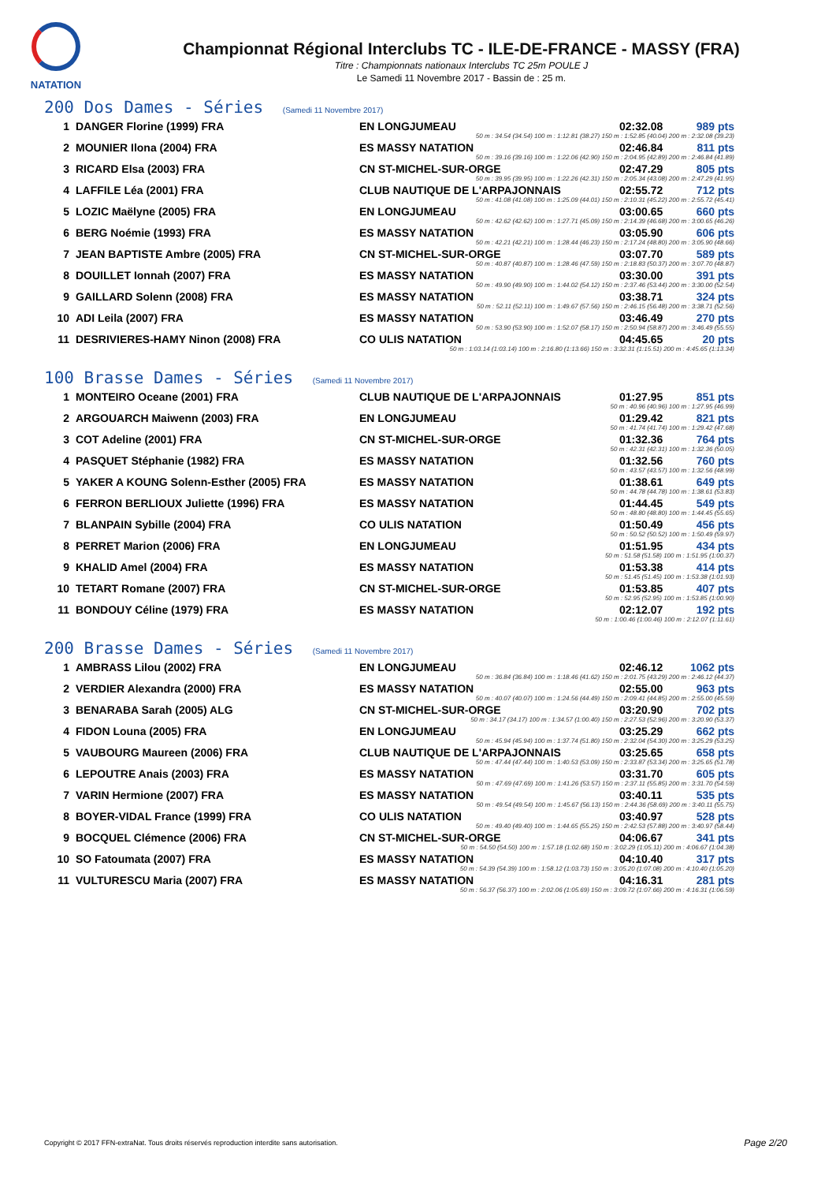NATATION
Championnat Régional Interclubs TC - ILE-DE-FRANCE - MASSY (FRA)
Titre : Championnats nationaux Interclubs TC 25m POULE J
Le Samedi 11 Novembre 2017 - Bassin de : 25 m.
200 Dos Dames - Séries (Samedi 11 Novembre 2017)
| 1 | DANGER Florine (1999) FRA | EN LONGJUMEAU | 02:32.08 | 989 pts |
| 50 m : 34.54 (34.54) 100 m : 1:12.81 (38.27) 150 m : 1:52.85 (40.04) 200 m : 2:32.08 (39.23) | | | | |
| 2 | MOUNIER Ilona (2004) FRA | ES MASSY NATATION | 02:46.84 | 811 pts |
| 50 m : 39.16 (39.16) 100 m : 1:22.06 (42.90) 150 m : 2:04.95 (42.89) 200 m : 2:46.84 (41.89) | | | | |
| 3 | RICARD Elsa (2003) FRA | CN ST-MICHEL-SUR-ORGE | 02:47.29 | 805 pts |
| 50 m : 39.95 (39.95) 100 m : 1:22.26 (42.31) 150 m : 2:05.34 (43.08) 200 m : 2:47.29 (41.95) | | | | |
| 4 | LAFFILE Léa (2001) FRA | CLUB NAUTIQUE DE L'ARPAJONNAIS | 02:55.72 | 712 pts |
| 50 m : 41.08 (41.08) 100 m : 1:25.09 (44.01) 150 m : 2:10.31 (45.22) 200 m : 2:55.72 (45.41) | | | | |
| 5 | LOZIC Maëlyne (2005) FRA | EN LONGJUMEAU | 03:00.65 | 660 pts |
| 50 m : 42.62 (42.62) 100 m : 1:27.71 (45.09) 150 m : 2:14.39 (46.68) 200 m : 3:00.65 (46.26) | | | | |
| 6 | BERG Noémie (1993) FRA | ES MASSY NATATION | 03:05.90 | 606 pts |
| 50 m : 42.21 (42.21) 100 m : 1:28.44 (46.23) 150 m : 2:17.24 (48.80) 200 m : 3:05.90 (48.66) | | | | |
| 7 | JEAN BAPTISTE Ambre (2005) FRA | CN ST-MICHEL-SUR-ORGE | 03:07.70 | 589 pts |
| 50 m : 40.87 (40.87) 100 m : 1:28.46 (47.59) 150 m : 2:18.83 (50.37) 200 m : 3:07.70 (48.87) | | | | |
| 8 | DOUILLET Ionnah (2007) FRA | ES MASSY NATATION | 03:30.00 | 391 pts |
| 50 m : 49.90 (49.90) 100 m : 1:44.02 (54.12) 150 m : 2:37.46 (53.44) 200 m : 3:30.00 (52.54) | | | | |
| 9 | GAILLARD Solenn (2008) FRA | ES MASSY NATATION | 03:38.71 | 324 pts |
| 50 m : 52.11 (52.11) 100 m : 1:49.67 (57.56) 150 m : 2:46.15 (56.48) 200 m : 3:38.71 (52.56) | | | | |
| 10 | ADI Leila (2007) FRA | ES MASSY NATATION | 03:46.49 | 270 pts |
| 50 m : 53.90 (53.90) 100 m : 1:52.07 (58.17) 150 m : 2:50.94 (58.87) 200 m : 3:46.49 (55.55) | | | | |
| 11 | DESRIVIERES-HAMY Ninon (2008) FRA | CO ULIS NATATION | 04:45.65 | 20 pts |
| 50 m : 1:03.14 (1:03.14) 100 m : 2:16.80 (1:13.66) 150 m : 3:32.31 (1:15.51) 200 m : 4:45.65 (1:13.34) | | | | |
100 Brasse Dames - Séries (Samedi 11 Novembre 2017)
| 1 | MONTEIRO Oceane (2001) FRA | CLUB NAUTIQUE DE L'ARPAJONNAIS | 01:27.95 | 851 pts |
| 50 m : 40.96 (40.96) 100 m : 1:27.95 (46.99) | | | | |
| 2 | ARGOUARCH Maiwenn (2003) FRA | EN LONGJUMEAU | 01:29.42 | 821 pts |
| 50 m : 41.74 (41.74) 100 m : 1:29.42 (47.68) | | | | |
| 3 | COT Adeline (2001) FRA | CN ST-MICHEL-SUR-ORGE | 01:32.36 | 764 pts |
| 50 m : 42.31 (42.31) 100 m : 1:32.36 (50.05) | | | | |
| 4 | PASQUET Stéphanie (1982) FRA | ES MASSY NATATION | 01:32.56 | 760 pts |
| 50 m : 43.57 (43.57) 100 m : 1:32.56 (48.99) | | | | |
| 5 | YAKER A KOUNG Solenn-Esther (2005) FRA | ES MASSY NATATION | 01:38.61 | 649 pts |
| 50 m : 44.78 (44.78) 100 m : 1:38.61 (53.83) | | | | |
| 6 | FERRON BERLIOUX Juliette (1996) FRA | ES MASSY NATATION | 01:44.45 | 549 pts |
| 50 m : 48.80 (48.80) 100 m : 1:44.45 (55.65) | | | | |
| 7 | BLANPAIN Sybille (2004) FRA | CO ULIS NATATION | 01:50.49 | 456 pts |
| 50 m : 50.52 (50.52) 100 m : 1:50.49 (59.97) | | | | |
| 8 | PERRET Marion (2006) FRA | EN LONGJUMEAU | 01:51.95 | 434 pts |
| 50 m : 51.58 (51.58) 100 m : 1:51.95 (1:00.37) | | | | |
| 9 | KHALID Amel (2004) FRA | ES MASSY NATATION | 01:53.38 | 414 pts |
| 50 m : 51.45 (51.45) 100 m : 1:53.38 (1:01.93) | | | | |
| 10 | TETART Romane (2007) FRA | CN ST-MICHEL-SUR-ORGE | 01:53.85 | 407 pts |
| 50 m : 52.95 (52.95) 100 m : 1:53.85 (1:00.90) | | | | |
| 11 | BONDOUY Céline (1979) FRA | ES MASSY NATATION | 02:12.07 | 192 pts |
| 50 m : 1:00.46 (1:00.46) 100 m : 2:12.07 (1:11.61) | | | | |
200 Brasse Dames - Séries (Samedi 11 Novembre 2017)
| 1 | AMBRASS Lilou (2002) FRA | EN LONGJUMEAU | 02:46.12 | 1062 pts |
| 50 m : 36.84 (36.84) 100 m : 1:18.46 (41.62) 150 m : 2:01.75 (43.29) 200 m : 2:46.12 (44.37) | | | | |
| 2 | VERDIER Alexandra (2000) FRA | ES MASSY NATATION | 02:55.00 | 963 pts |
| 50 m : 40.07 (40.07) 100 m : 1:24.56 (44.49) 150 m : 2:09.41 (44.85) 200 m : 2:55.00 (45.59) | | | | |
| 3 | BENARABA Sarah (2005) ALG | CN ST-MICHEL-SUR-ORGE | 03:20.90 | 702 pts |
| 50 m : 34.17 (34.17) 100 m : 1:34.57 (1:00.40) 150 m : 2:27.53 (52.96) 200 m : 3:20.90 (53.37) | | | | |
| 4 | FIDON Louna (2005) FRA | EN LONGJUMEAU | 03:25.29 | 662 pts |
| 50 m : 45.94 (45.94) 100 m : 1:37.74 (51.80) 150 m : 2:32.04 (54.30) 200 m : 3:25.29 (53.25) | | | | |
| 5 | VAUBOURG Maureen (2006) FRA | CLUB NAUTIQUE DE L'ARPAJONNAIS | 03:25.65 | 658 pts |
| 50 m : 47.44 (47.44) 100 m : 1:40.53 (53.09) 150 m : 2:33.87 (53.34) 200 m : 3:25.65 (51.78) | | | | |
| 6 | LEPOUTRE Anais (2003) FRA | ES MASSY NATATION | 03:31.70 | 605 pts |
| 50 m : 47.69 (47.69) 100 m : 1:41.26 (53.57) 150 m : 2:37.11 (55.85) 200 m : 3:31.70 (54.59) | | | | |
| 7 | VARIN Hermione (2007) FRA | ES MASSY NATATION | 03:40.11 | 535 pts |
| 50 m : 49.54 (49.54) 100 m : 1:45.67 (56.13) 150 m : 2:44.36 (58.69) 200 m : 3:40.11 (55.75) | | | | |
| 8 | BOYER-VIDAL France (1999) FRA | CO ULIS NATATION | 03:40.97 | 528 pts |
| 50 m : 49.40 (49.40) 100 m : 1:44.65 (55.25) 150 m : 2:42.53 (57.88) 200 m : 3:40.97 (58.44) | | | | |
| 9 | BOCQUEL Clémence (2006) FRA | CN ST-MICHEL-SUR-ORGE | 04:06.67 | 341 pts |
| 50 m : 54.50 (54.50) 100 m : 1:57.18 (1:02.68) 150 m : 3:02.29 (1:05.11) 200 m : 4:06.67 (1:04.38) | | | | |
| 10 | SO Fatoumata (2007) FRA | ES MASSY NATATION | 04:10.40 | 317 pts |
| 50 m : 54.39 (54.39) 100 m : 1:58.12 (1:03.73) 150 m : 3:05.20 (1:07.08) 200 m : 4:10.40 (1:05.20) | | | | |
| 11 | VULTURESCU Maria (2007) FRA | ES MASSY NATATION | 04:16.31 | 281 pts |
| 50 m : 56.37 (56.37) 100 m : 2:02.06 (1:05.69) 150 m : 3:09.72 (1:07.66) 200 m : 4:16.31 (1:06.59) | | | | |
Copyright © 2017 FFN-extraNat. Tous droits réservés reproduction interdite sans autorisation.
Page 2/20